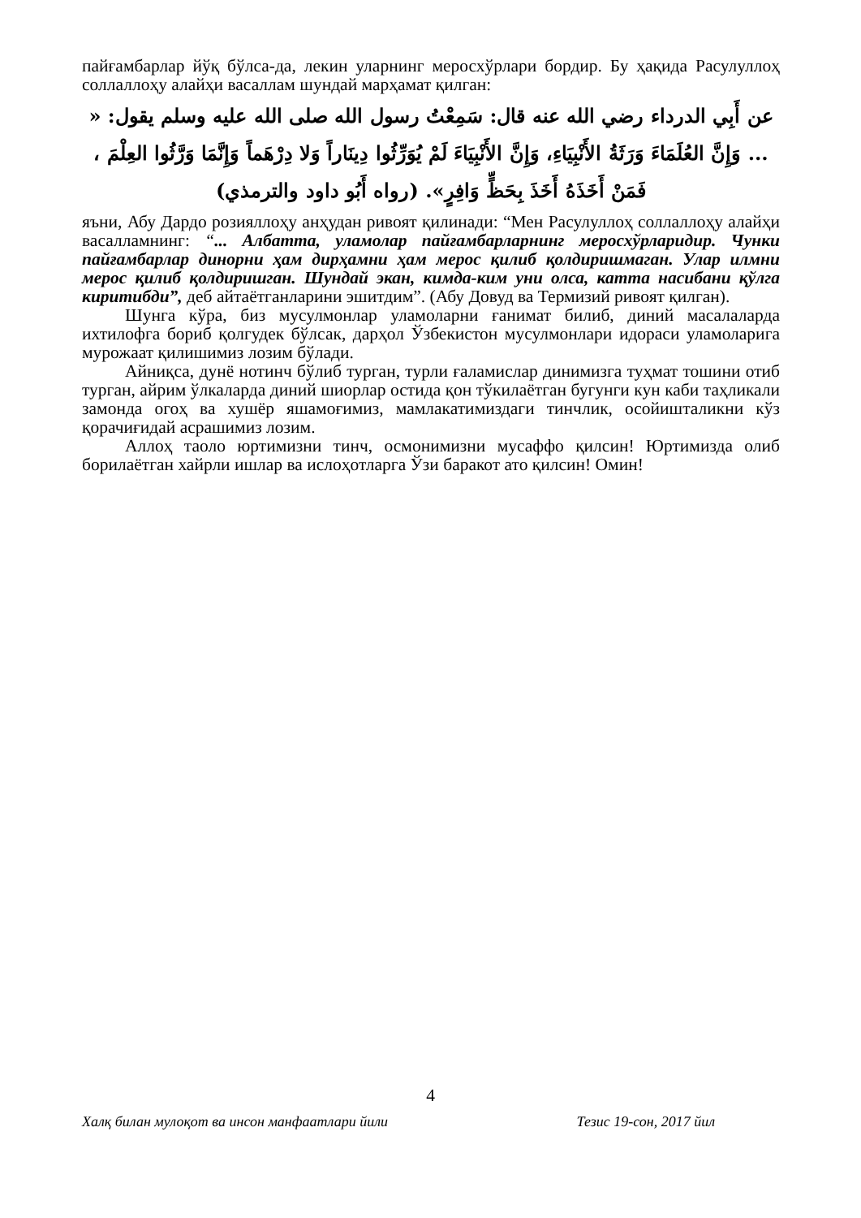пайғамбарлар йўқ бўлса-да, лекин уларнинг меросхўрлари бордир. Бу ҳақида Расулуллоҳ соллаллоҳу алайҳи васаллам шундай марҳамат қилган:
عن أَبِي الدرداء رضي الله عنه قال: سَمِعْتُ رسول الله صلى الله عليه وسلم يقول: « ... وَإِنَّ العُلَمَاءَ وَرَثَةُ الأَنْبِيَاءِ، وَإِنَّ الأَنْبِيَاءَ لَمْ يُوَرِّثُوا دِينَاراً وَلا دِرْهَماً وَإِنَّمَا وَرَّثُوا العِلْمَ ، فَمَنْ أَخَذَهُ أَخَذَ بِحَظٍّ وَافِرٍ». (رواه أَبُو داود والترمذي)
яъни, Абу Дардо розияллоҳу анҳудан ривоят қилинади: “Мен Расулуллоҳ соллаллоҳу алайҳи васалламнинг: “... Албатта, уламолар пайғамбарларнинг меросхўрларидир. Чунки пайғамбарлар динорни ҳам дирҳамни ҳам мерос қилиб қолдиришмаган. Улар илмни мерос қилиб қолдиришган. Шундай экан, кимда-ким уни олса, катта насибани қўлга киритибди”, деб айтаётганларини эшитдим”. (Абу Довуд ва Термизий ривоят қилган).
Шунга кўра, биз мусулмонлар уламоларни ғанимат билиб, диний масалаларда ихтилофга бориб қолгудек бўлсак, дарҳол Ўзбекистон мусулмонлари идораси уламоларига мурожаат қилишимиз лозим бўлади.
Айниқса, дунё нотинч бўлиб турган, турли ғаламислар динимизга туҳмат тошини отиб турган, айрим ўлкаларда диний шиорлар остида қон тўкилаётган бугунги кун каби таҳликали замонда огоҳ ва хушёр яшамоғимиз, мамлакатимиздаги тинчлик, осойишталикни кўз қорачиғидай асрашимиз лозим.
Аллоҳ таоло юртимизни тинч, осмонимизни мусаффо қилсин! Юртимизда олиб борилаётган хайрли ишлар ва ислоҳотларга Ўзи баракот ато қилсин! Омин!
4
Халқ билан мулоқот ва инсон манфаатлари йили Тезис 19-сон, 2017 йил